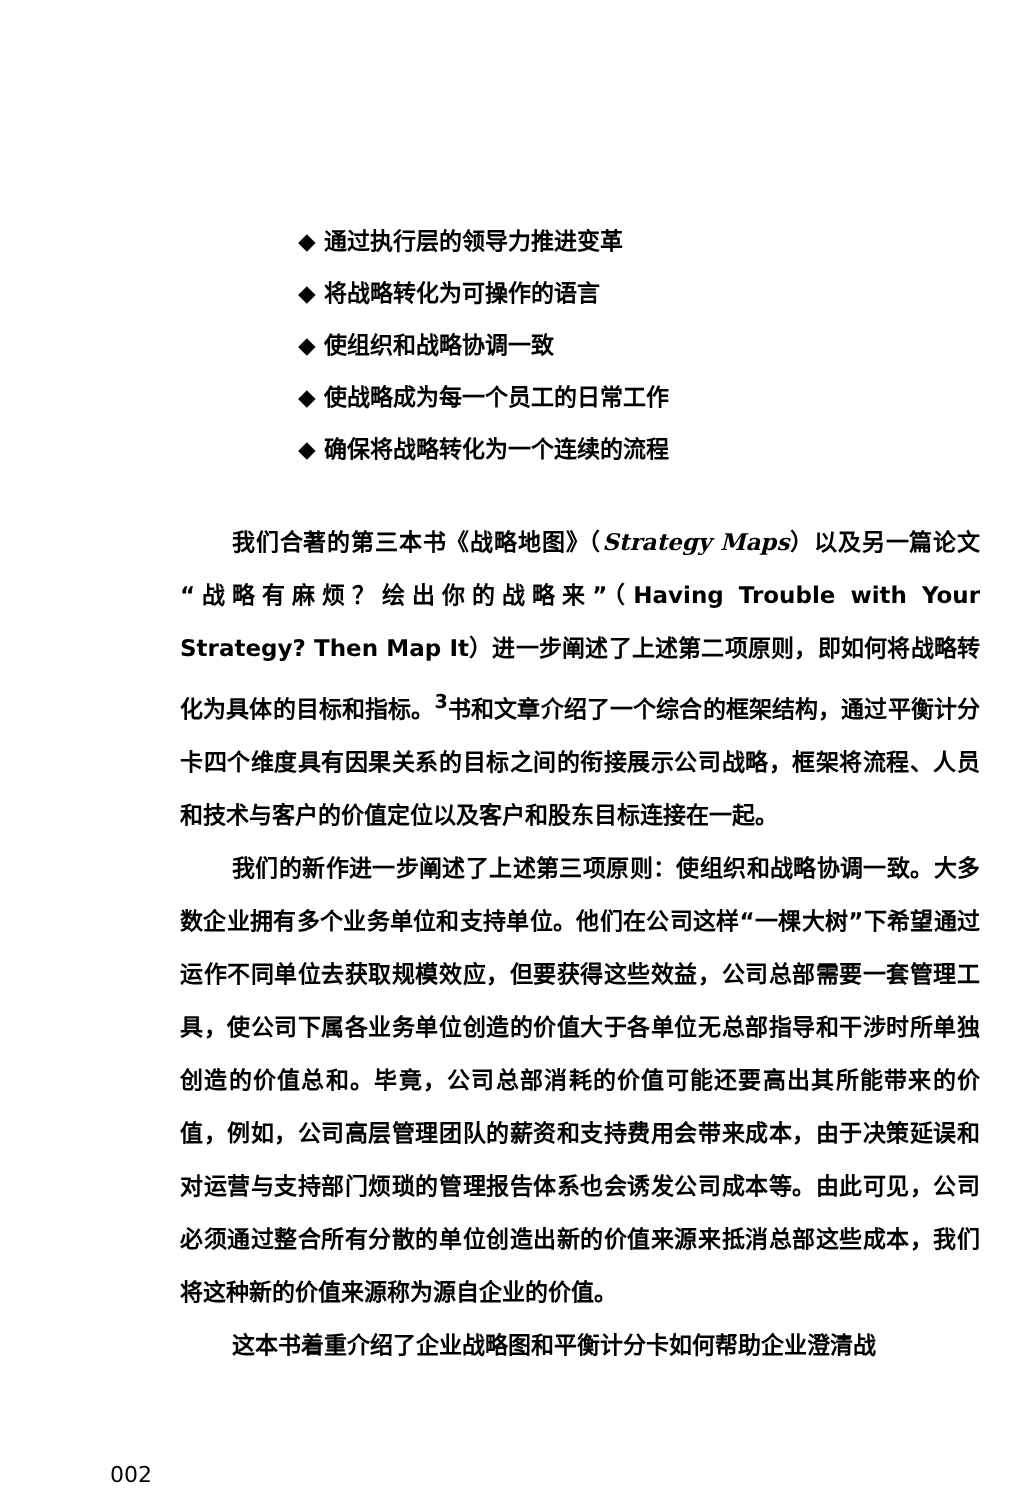◆ 通过执行层的领导力推进变革
◆ 将战略转化为可操作的语言
◆ 使组织和战略协调一致
◆ 使战略成为每一个员工的日常工作
◆ 确保将战略转化为一个连续的流程
我们合著的第三本书《战略地图》（Strategy Maps）以及另一篇论文“战略有麻烦？绘出你的战略来”（Having Trouble with Your Strategy? Then Map It）进一步阐述了上述第二项原则，即如何将战略转化为具体的目标和指标。<sup>3</sup>书和文章介绍了一个综合的框架结构，通过平衡计分卡四个维度具有因果关系的目标之间的衔接展示公司战略，框架将流程、人员和技术与客户的价值定位以及客户和股东目标连接在一起。
我们的新作进一步阐述了上述第三项原则：使组织和战略协调一致。大多数企业拥有多个业务单位和支持单位。他们在公司这样“一棵大树”下希望通过运作不同单位去获取规模效应，但要获得这些效益，公司总部需要一套管理工具，使公司下属各业务单位创造的价值大于各单位无总部指导和干涉时所单独创造的价值总和。毕竟，公司总部消耗的价值可能还要高出其所能带来的价值，例如，公司高层管理团队的薪资和支持费用会带来成本，由于决策延误和对运营与支持部门烦琐的管理报告体系也会诱发公司成本等。由此可见，公司必须通过整合所有分散的单位创造出新的价值来源来抵消总部这些成本，我们将这种新的价值来源称为源自企业的价值。
这本书着重介绍了企业战略图和平衡计分卡如何帮助企业澄清战
002